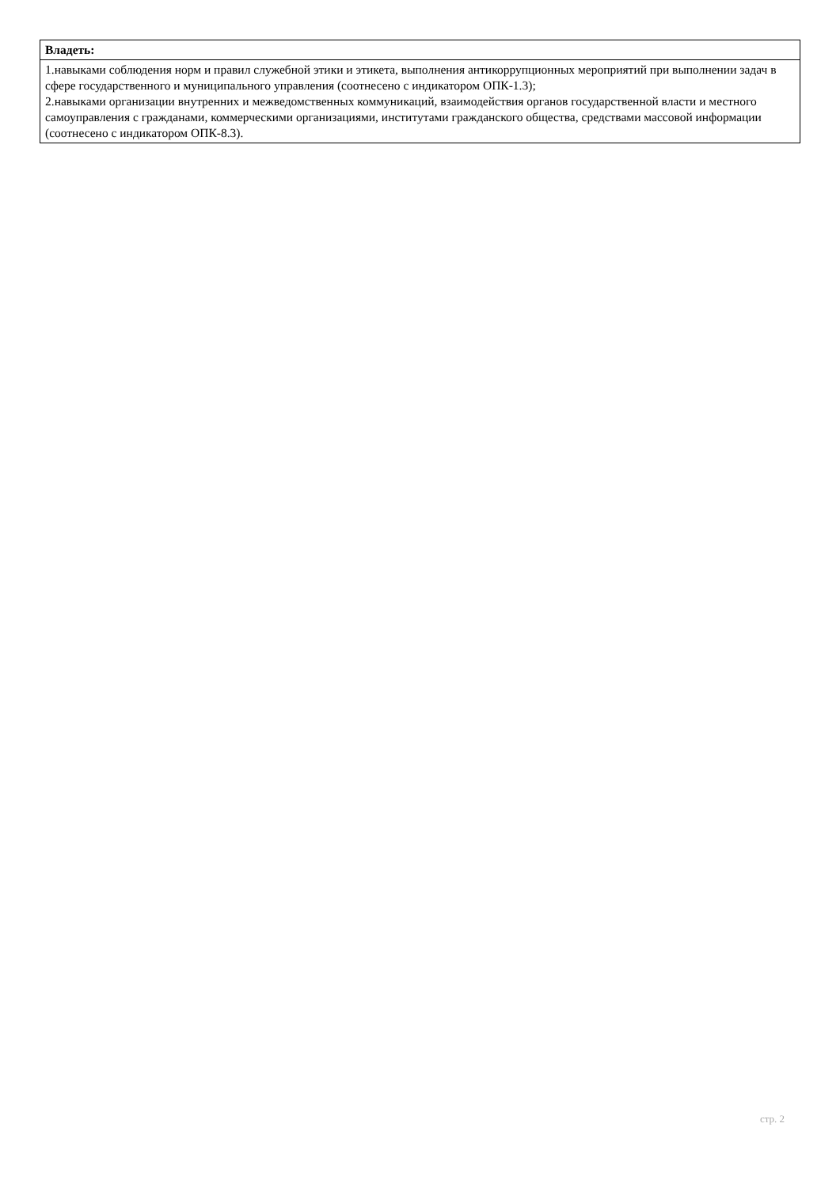| Владеть: |
| --- |
| 1.навыками соблюдения норм и правил служебной этики и этикета, выполнения антикоррупционных мероприятий при выполнении задач в сфере государственного и муниципального управления (соотнесено с индикатором ОПК-1.3); 2.навыками организации внутренних и межведомственных коммуникаций, взаимодействия органов государственной власти и местного самоуправления с гражданами, коммерческими организациями, институтами гражданского общества, средствами массовой информации (соотнесено с индикатором ОПК-8.3). |
стр. 2